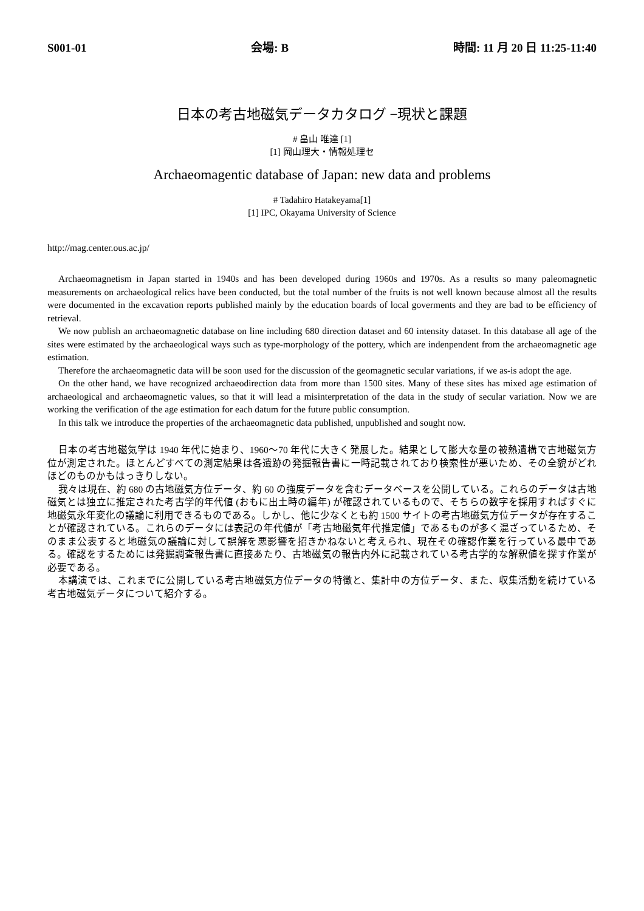S001-01 会場: B 時間: 11 月 20 日 11:25-11:40
日本の考古地磁気データカタログ −現状と課題
# 畠山 唯達 [1]
[1] 岡山理大・情報処理セ
Archaeomagentic database of Japan: new data and problems
# Tadahiro Hatakeyama[1]
[1] IPC, Okayama University of Science
http://mag.center.ous.ac.jp/
Archaeomagnetism in Japan started in 1940s and has been developed during 1960s and 1970s. As a results so many paleomagnetic measurements on archaeological relics have been conducted, but the total number of the fruits is not well known because almost all the results were documented in the excavation reports published mainly by the education boards of local goverments and they are bad to be efficiency of retrieval.
We now publish an archaeomagnetic database on line including 680 direction dataset and 60 intensity dataset. In this database all age of the sites were estimated by the archaeological ways such as type-morphology of the pottery, which are indenpendent from the archaeomagnetic age estimation.
Therefore the archaeomagnetic data will be soon used for the discussion of the geomagnetic secular variations, if we as-is adopt the age.
On the other hand, we have recognized archaeodirection data from more than 1500 sites. Many of these sites has mixed age estimation of archaeological and archaeomagnetic values, so that it will lead a misinterpretation of the data in the study of secular variation. Now we are working the verification of the age estimation for each datum for the future public consumption.
In this talk we introduce the properties of the archaeomagnetic data published, unpublished and sought now.
日本の考古地磁気学は 1940 年代に始まり、1960〜70 年代に大きく発展した。結果として膨大な量の被熱遺構で古地磁気方位が測定された。ほとんどすべての測定結果は各遺跡の発掘報告書に一時記載されており検索性が悪いため、その全貌がどれほどのものかもはっきりしない。
我々は現在、約 680 の古地磁気方位データ、約 60 の強度データを含むデータベースを公開している。これらのデータは古地磁気とは独立に推定された考古学的年代値 (おもに出土時の編年) が確認されているもので、そちらの数字を採用すればすぐに地磁気永年変化の議論に利用できるものである。しかし、他に少なくとも約 1500 サイトの考古地磁気方位データが存在することが確認されている。これらのデータには表記の年代値が「考古地磁気年代推定値」であるものが多く混ざっているため、そのまま公表すると地磁気の議論に対して誤解を悪影響を招きかねないと考えられ、現在その確認作業を行っている最中である。確認をするためには発掘調査報告書に直接あたり、古地磁気の報告内外に記載されている考古学的な解釈値を探す作業が必要である。
本講演では、これまでに公開している考古地磁気方位データの特徴と、集計中の方位データ、また、収集活動を続けている考古地磁気データについて紹介する。